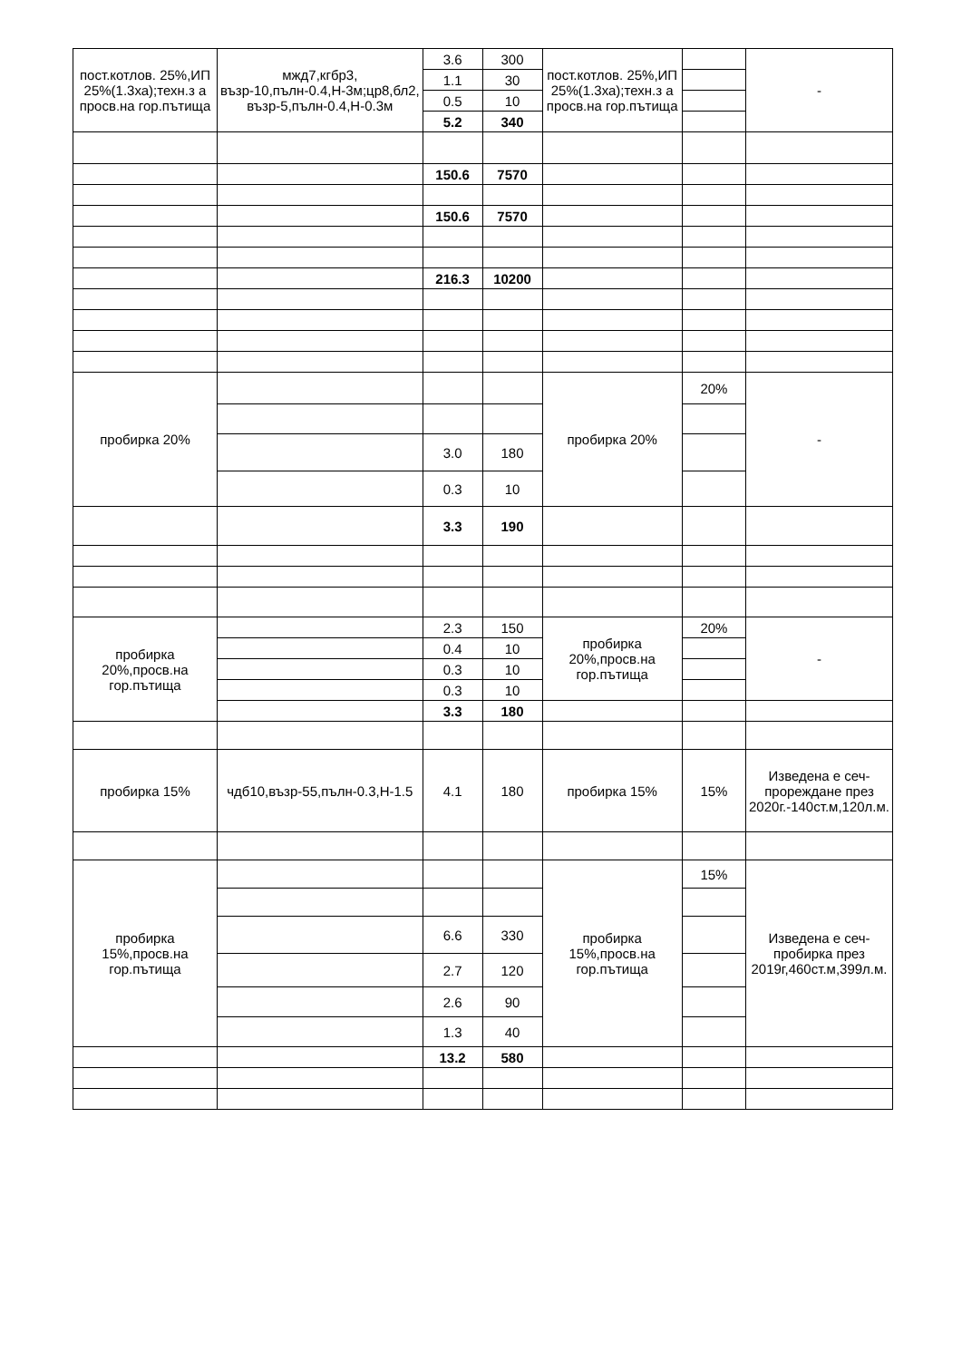| пост.котлов. 25%,ИП 25%(1.3ха);техн.з а просв.на гор.пътища | мжд7,кгбр3, възр-10,пълн-0.4,Н-3м;цр8,бл2, възр-5,пълн-0.4,Н-0.3м | 3.6 | 300 | пост.котлов. 25%,ИП 25%(1.3ха);техн.з а просв.на гор.пътища | | - |
| | | 1.1 | 30 | | | |
| | | 0.5 | 10 | | | |
| | | 5.2 | 340 | | | |
| | | 150.6 | 7570 | | | |
| | | 150.6 | 7570 | | | |
| | | 216.3 | 10200 | | | |
| пробирка 20% | | | | пробирка 20% | 20% | - |
| | | 3.0 | 180 | | | |
| | | 0.3 | 10 | | | |
| | | 3.3 | 190 | | | |
| пробирка 20%,просв.на гор.пътища | | 2.3 | 150 | пробирка 20%,просв.на гор.пътища | 20% | - |
| | | 0.4 | 10 | | | |
| | | 0.3 | 10 | | | |
| | | 0.3 | 10 | | | |
| | | 3.3 | 180 | | | |
| пробирка 15% | чдб10,възр-55,пълн-0.3,Н-1.5 | 4.1 | 180 | пробирка 15% | 15% | Изведена е сеч-прореждане през 2020г.-140ст.м,120л.м. |
| пробирка 15%,просв.на гор.пътища | | | | пробирка 15%,просв.на гор.пътища | 15% | Изведена е сеч-пробирка през 2019г,460ст.м,399л.м. |
| | | 6.6 | 330 | | | |
| | | 2.7 | 120 | | | |
| | | 2.6 | 90 | | | |
| | | 1.3 | 40 | | | |
| | | 13.2 | 580 | | | |